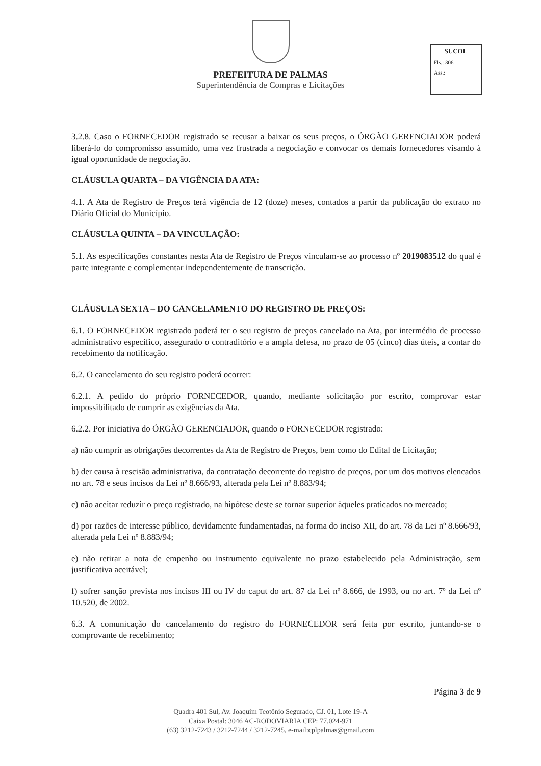PREFEITURA DE PALMAS
Superintendência de Compras e Licitações
SUCOL
Fls.: 306
Ass.:
3.2.8. Caso o FORNECEDOR registrado se recusar a baixar os seus preços, o ÓRGÃO GERENCIADOR poderá liberá-lo do compromisso assumido, uma vez frustrada a negociação e convocar os demais fornecedores visando à igual oportunidade de negociação.
CLÁUSULA QUARTA – DA VIGÊNCIA DA ATA:
4.1. A Ata de Registro de Preços terá vigência de 12 (doze) meses, contados a partir da publicação do extrato no Diário Oficial do Município.
CLÁUSULA QUINTA – DA VINCULAÇÃO:
5.1. As especificações constantes nesta Ata de Registro de Preços vinculam-se ao processo nº 2019083512 do qual é parte integrante e complementar independentemente de transcrição.
CLÁUSULA SEXTA – DO CANCELAMENTO DO REGISTRO DE PREÇOS:
6.1. O FORNECEDOR registrado poderá ter o seu registro de preços cancelado na Ata, por intermédio de processo administrativo específico, assegurado o contraditório e a ampla defesa, no prazo de 05 (cinco) dias úteis, a contar do recebimento da notificação.
6.2. O cancelamento do seu registro poderá ocorrer:
6.2.1. A pedido do próprio FORNECEDOR, quando, mediante solicitação por escrito, comprovar estar impossibilitado de cumprir as exigências da Ata.
6.2.2. Por iniciativa do ÓRGÃO GERENCIADOR, quando o FORNECEDOR registrado:
a) não cumprir as obrigações decorrentes da Ata de Registro de Preços, bem como do Edital de Licitação;
b) der causa à rescisão administrativa, da contratação decorrente do registro de preços, por um dos motivos elencados no art. 78 e seus incisos da Lei nº 8.666/93, alterada pela Lei nº 8.883/94;
c) não aceitar reduzir o preço registrado, na hipótese deste se tornar superior àqueles praticados no mercado;
d) por razões de interesse público, devidamente fundamentadas, na forma do inciso XII, do art. 78 da Lei nº 8.666/93, alterada pela Lei nº 8.883/94;
e) não retirar a nota de empenho ou instrumento equivalente no prazo estabelecido pela Administração, sem justificativa aceitável;
f) sofrer sanção prevista nos incisos III ou IV do caput do art. 87 da Lei nº 8.666, de 1993, ou no art. 7º da Lei nº 10.520, de 2002.
6.3. A comunicação do cancelamento do registro do FORNECEDOR será feita por escrito, juntando-se o comprovante de recebimento;
Página 3 de 9
Quadra 401 Sul, Av. Joaquim Teotônio Segurado, CJ. 01, Lote 19-A
Caixa Postal: 3046 AC-RODOVIARIA CEP: 77.024-971
(63) 3212-7243 / 3212-7244 / 3212-7245, e-mail:cplpalmas@gmail.com